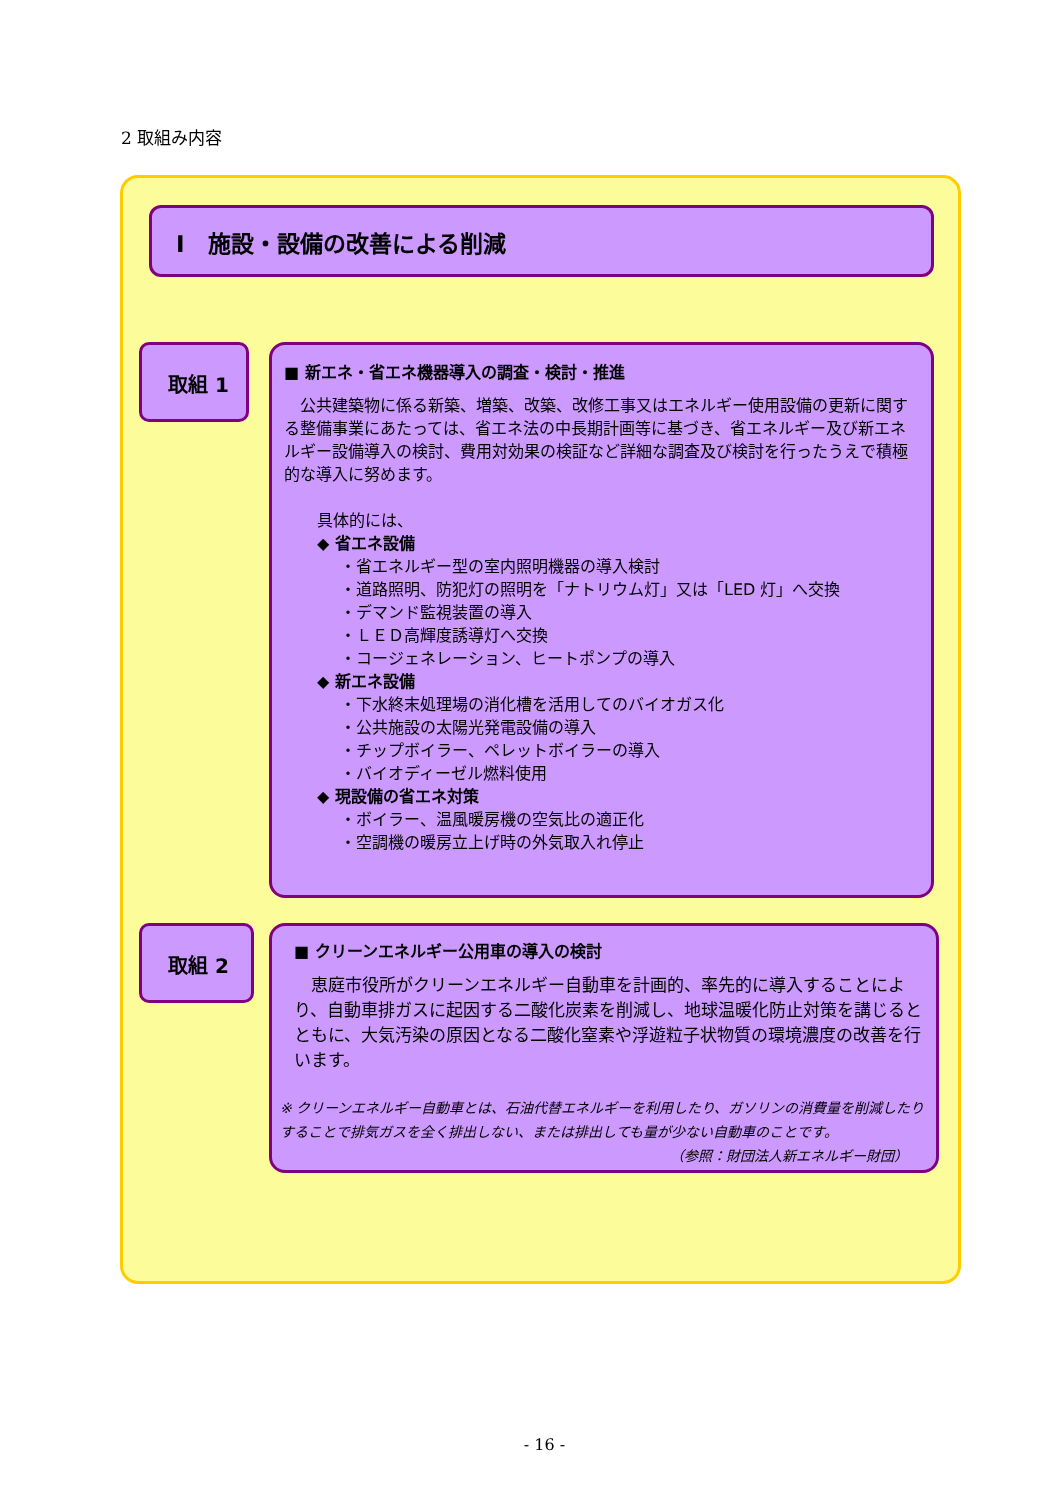2 取組み内容
Ⅰ　施設・設備の改善による削減
取組 1
■ 新エネ・省エネ機器導入の調査・検討・推進
　公共建築物に係る新築、増築、改築、改修工事又はエネルギー使用設備の更新に関する整備事業にあたっては、省エネ法の中長期計画等に基づき、省エネルギー及び新エネルギー設備導入の検討、費用対効果の検証など詳細な調査及び検討を行ったうえで積極的な導入に努めます。
具体的には、
◆ 省エネ設備
・省エネルギー型の室内照明機器の導入検討
・道路照明、防犯灯の照明を「ナトリウム灯」又は「LED 灯」へ交換
・デマンド監視装置の導入
・ＬＥＤ高輝度誘導灯へ交換
・コージェネレーション、ヒートポンプの導入
◆ 新エネ設備
・下水終末処理場の消化槽を活用してのバイオガス化
・公共施設の太陽光発電設備の導入
・チップボイラー、ペレットボイラーの導入
・バイオディーゼル燃料使用
◆ 現設備の省エネ対策
・ボイラー、温風暖房機の空気比の適正化
・空調機の暖房立上げ時の外気取入れ停止
取組 2
■ クリーンエネルギー公用車の導入の検討
　恵庭市役所がクリーンエネルギー自動車を計画的、率先的に導入することにより、自動車排ガスに起因する二酸化炭素を削減し、地球温暖化防止対策を講じるとともに、大気汚染の原因となる二酸化窒素や浮遊粒子状物質の環境濃度の改善を行います。
※ クリーンエネルギー自動車とは、石油代替エネルギーを利用したり、ガソリンの消費量を削減したりすることで排気ガスを全く排出しない、または排出しても量が少ない自動車のことです。
（参照：財団法人新エネルギー財団）
- 16 -